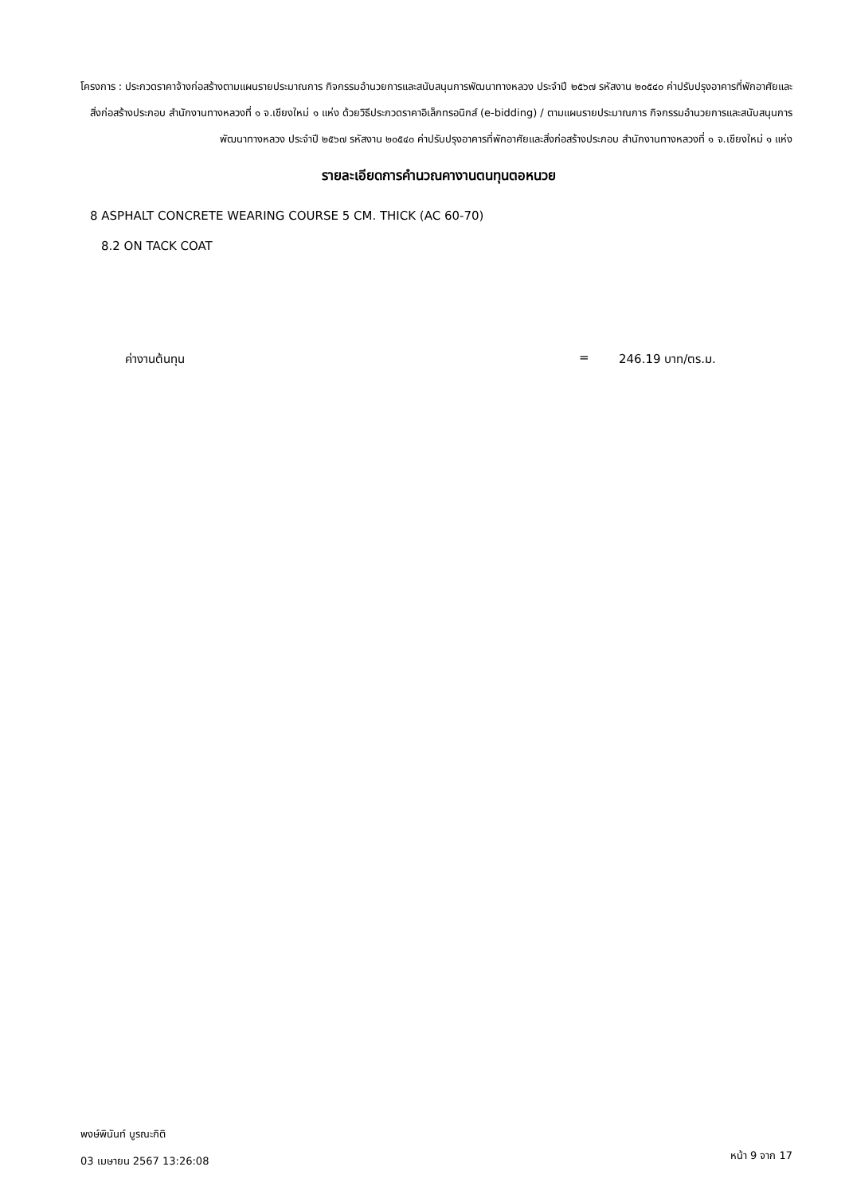โครงการ : ประกวดราคาจ้างก่อสร้างตามแผนรายประมาณการ กิจกรรมอำนวยการและสนับสนุนการพัฒนาทางหลวง ประจำปี ๒๕๖๗ รหัสงาน ๒๐๕๔๐ ค่าปรับปรุงอาคารที่พักอาศัยและสิ่งก่อสร้างประกอบ สำนักงานทางหลวงที่ ๑ จ.เชียงใหม่ ๑ แห่ง ด้วยวิธีประกวดราคาอิเล็กทรอนิกส์ (e-bidding) / ตามแผนรายประมาณการ กิจกรรมอำนวยการและสนับสนุนการพัฒนาทางหลวง ประจำปี ๒๕๖๗ รหัสงาน ๒๐๕๔๐ ค่าปรับปรุงอาคารที่พักอาศัยและสิ่งก่อสร้างประกอบ สำนักงานทางหลวงที่ ๑ จ.เชียงใหม่ ๑ แห่ง
รายละเอียดการคำนวณคางานตนทุนตอหนวย
8 ASPHALT CONCRETE WEARING COURSE 5 CM. THICK (AC 60-70)
8.2 ON TACK COAT
ค่างานต้นทุน = 246.19 บาท/ตร.ม.
พงษ์พินันท์ บูรณะกิติ
03 เมษายน 2567 13:26:08
หน้า 9 จาก 17